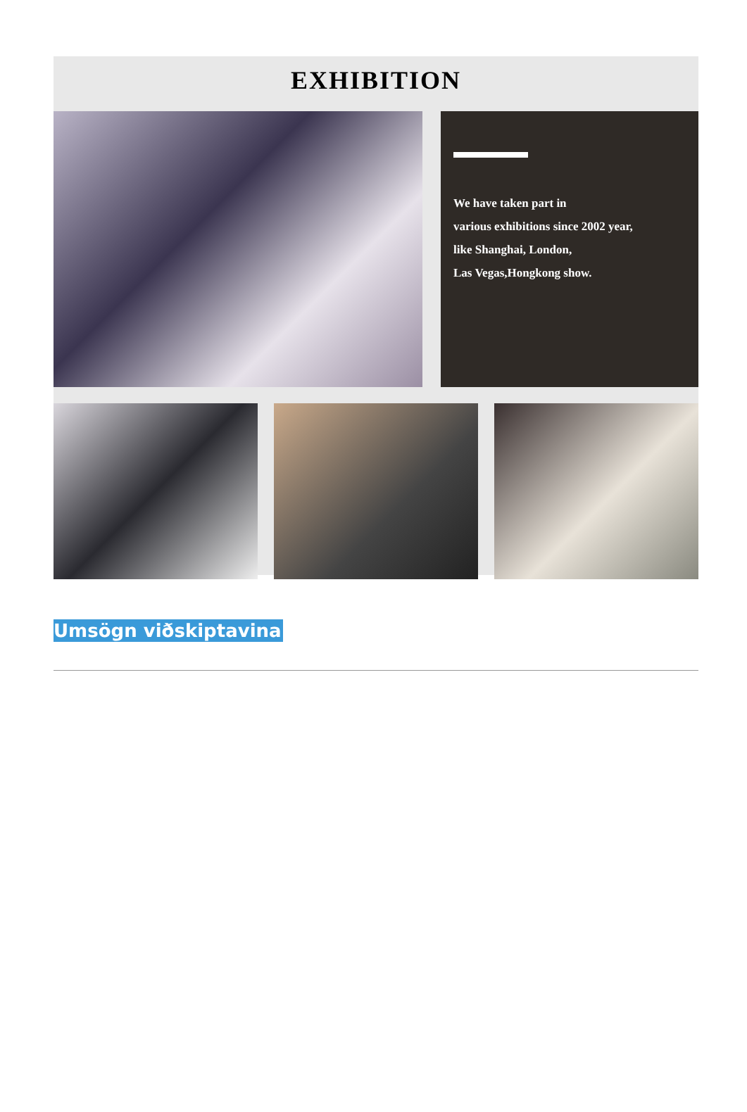EXHIBITION
We have taken part in
various exhibitions since 2002 year,
like Shanghai, London,
Las Vegas,Hongkong show.
Umsögn viðskiptavina